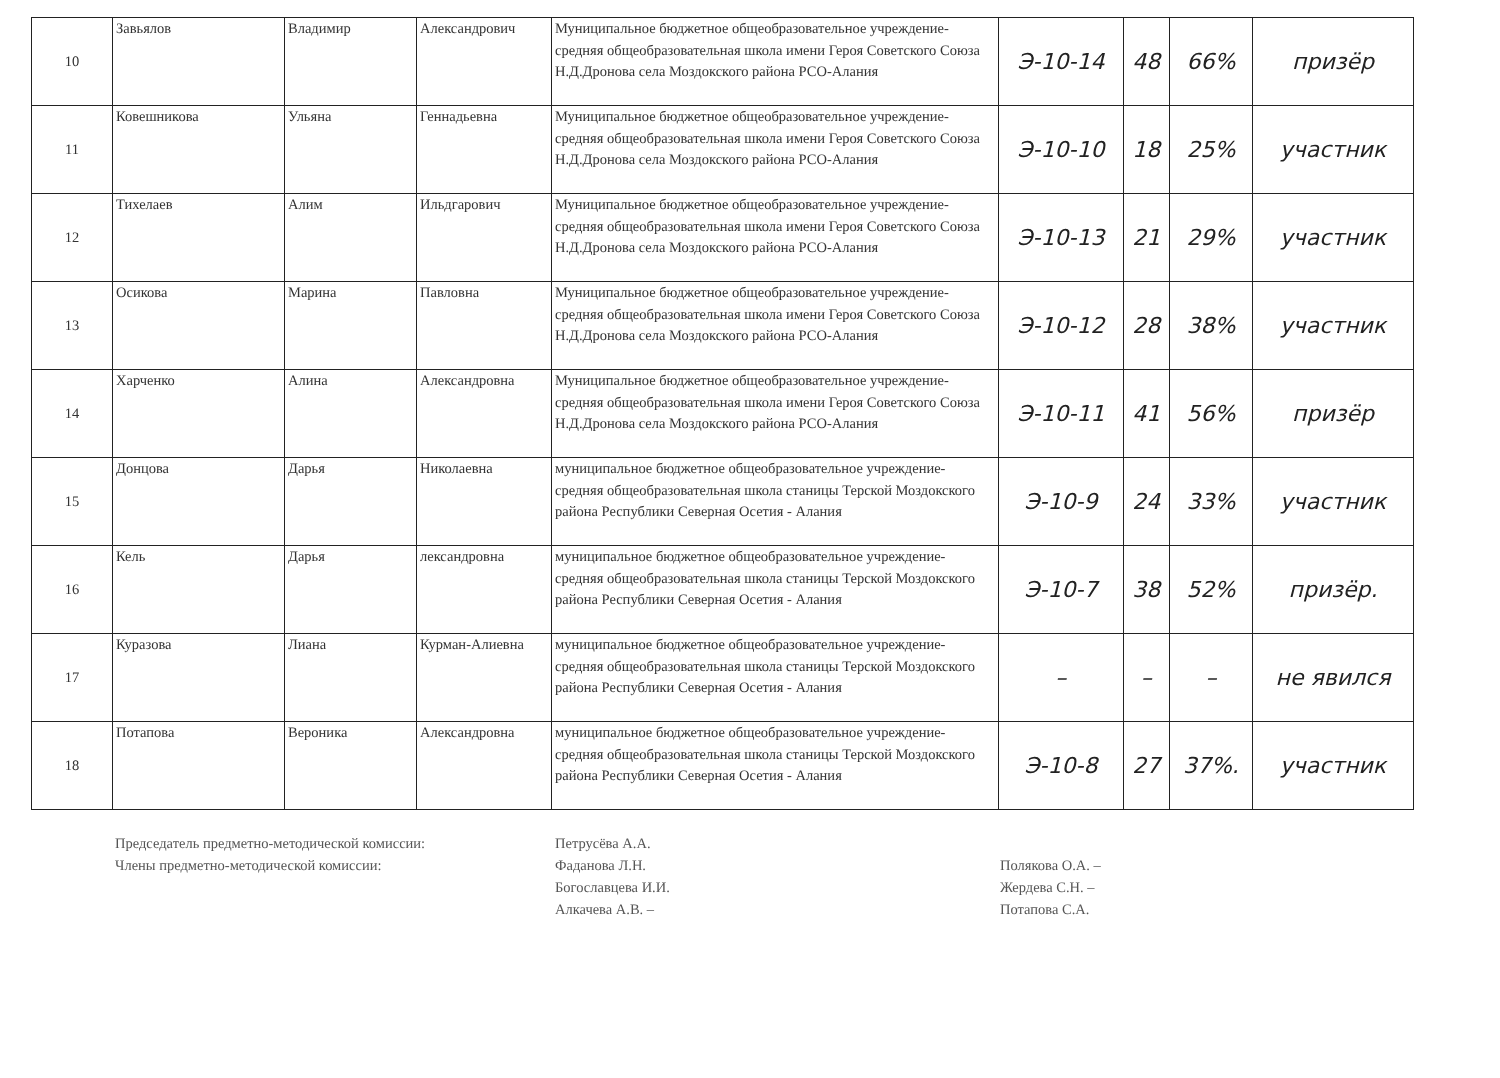| 10 | Завьялов | Владимир | Александрович | Муниципальное бюджетное общеобразовательное учреждение- средняя общеобразовательная школа имени Героя Советского Союза Н.Д.Дронова села Моздокского района РСО-Алания | Э-10-14 | 48 | 66% | призёр |
| 11 | Ковешникова | Ульяна | Геннадьевна | Муниципальное бюджетное общеобразовательное учреждение- средняя общеобразовательная школа имени Героя Советского Союза Н.Д.Дронова села Моздокского района РСО-Алания | Э-10-10 | 18 | 25% | участник |
| 12 | Тихелаев | Алим | Ильдгарович | Муниципальное бюджетное общеобразовательное учреждение- средняя общеобразовательная школа имени Героя Советского Союза Н.Д.Дронова села Моздокского района РСО-Алания | Э-10-13 | 21 | 29% | участник |
| 13 | Осикова | Марина | Павловна | Муниципальное бюджетное общеобразовательное учреждение- средняя общеобразовательная школа имени Героя Советского Союза Н.Д.Дронова села Моздокского района РСО-Алания | Э-10-12 | 28 | 38% | участник |
| 14 | Харченко | Алина | Александровна | Муниципальное бюджетное общеобразовательное учреждение- средняя общеобразовательная школа имени Героя Советского Союза Н.Д.Дронова села Моздокского района РСО-Алания | Э-10-11 | 41 | 56% | призёр |
| 15 | Донцова | Дарья | Николаевна | муниципальное бюджетное общеобразовательное учреждение- средняя общеобразовательная школа станицы Терской Моздокского района Республики Северная Осетия - Алания | Э-10-9 | 24 | 33% | участник |
| 16 | Кель | Дарья | лександровна | муниципальное бюджетное общеобразовательное учреждение- средняя общеобразовательная школа станицы Терской Моздокского района Республики Северная Осетия - Алания | Э-10-7 | 38 | 52% | призёр. |
| 17 | Куразова | Лиана | Курман-Алиевна | муниципальное бюджетное общеобразовательное учреждение- средняя общеобразовательная школа станицы Терской Моздокского района Республики Северная Осетия - Алания | – | – | – | не явился |
| 18 | Потапова | Вероника | Александровна | муниципальное бюджетное общеобразовательное учреждение- средняя общеобразовательная школа станицы Терской Моздокского района Республики Северная Осетия - Алания | Э-10-8 | 27 | 37%. | участник |
Председатель предметно-методической комиссии:
Члены предметно-методической комиссии:
Петрусёва А.А.
Фаданова Л.Н.
Богославцева И.И.
Алкачева А.В. –
Полякова О.А. –
Жердева С.Н. –
Потапова С.А.